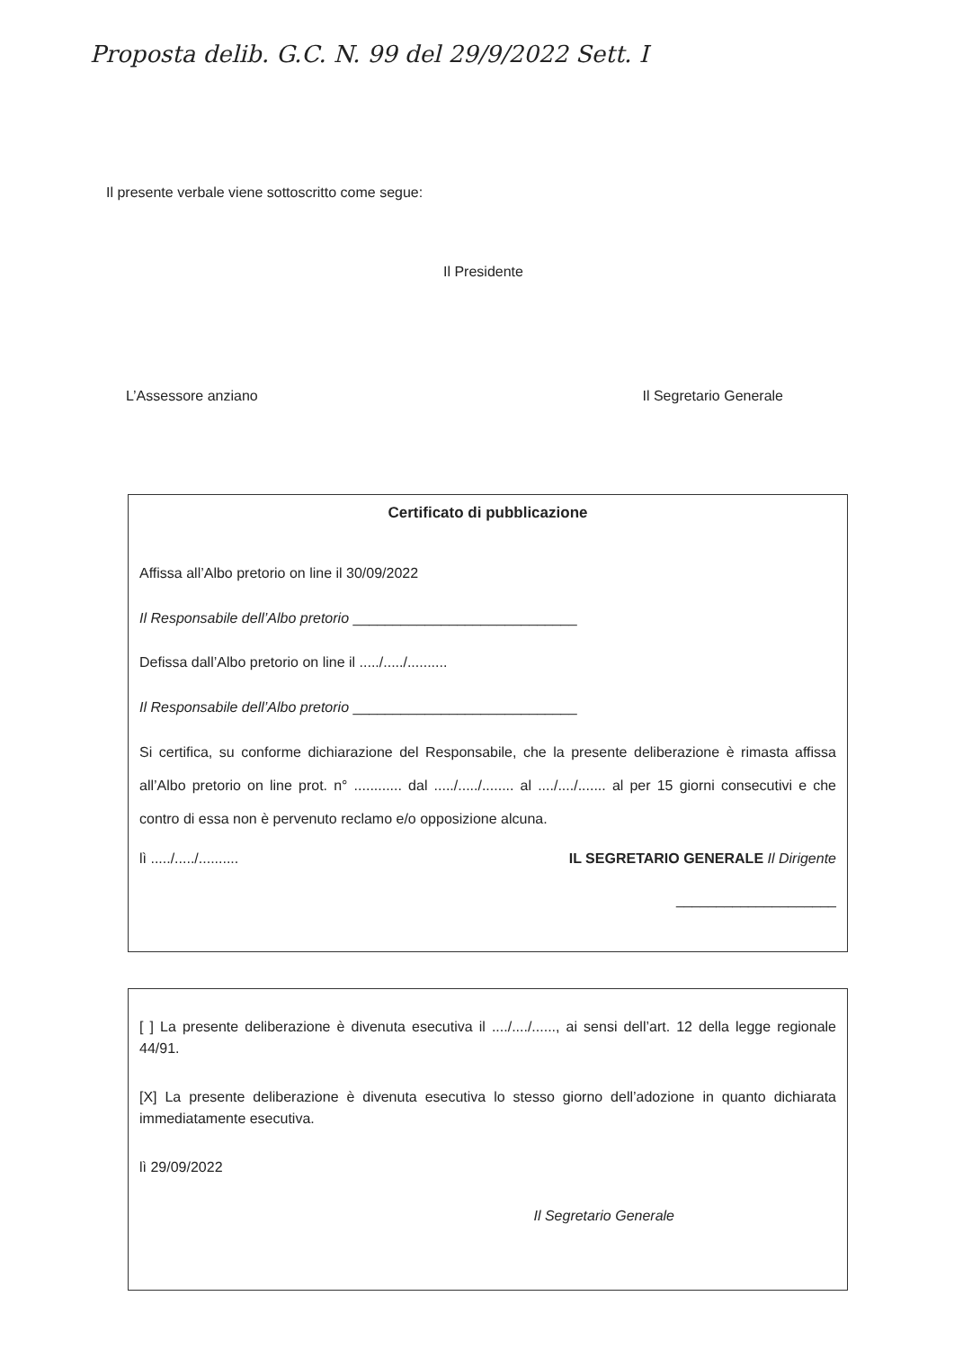Proposta delib. G.C. N. 99 del 29/9/2022 Sett. I
Il presente verbale viene sottoscritto come segue:
Il Presidente
L’Assessore anziano Il Segretario Generale
Certificato di pubblicazione
Affissa all’Albo pretorio on line il 30/09/2022
Il Responsabile dell’Albo pretorio ____________________________
Defissa dall’Albo pretorio on line il ...../...../..........
Il Responsabile dell’Albo pretorio ____________________________
Si certifica, su conforme dichiarazione del Responsabile, che la presente deliberazione è rimasta affissa all’Albo pretorio on line prot. n° ............ dal ...../...../........ al ..../..../....... al per 15 giorni consecutivi e che contro di essa non è pervenuto reclamo e/o opposizione alcuna.
lì ...../...../.......... IL SEGRETARIO GENERALE Il Dirigente
____________________
[ ] La presente deliberazione è divenuta esecutiva il ..../..../......, ai sensi dell’art. 12 della legge regionale 44/91.
[X] La presente deliberazione è divenuta esecutiva lo stesso giorno dell’adozione in quanto dichiarata immediatamente esecutiva.
lì 29/09/2022
Il Segretario Generale